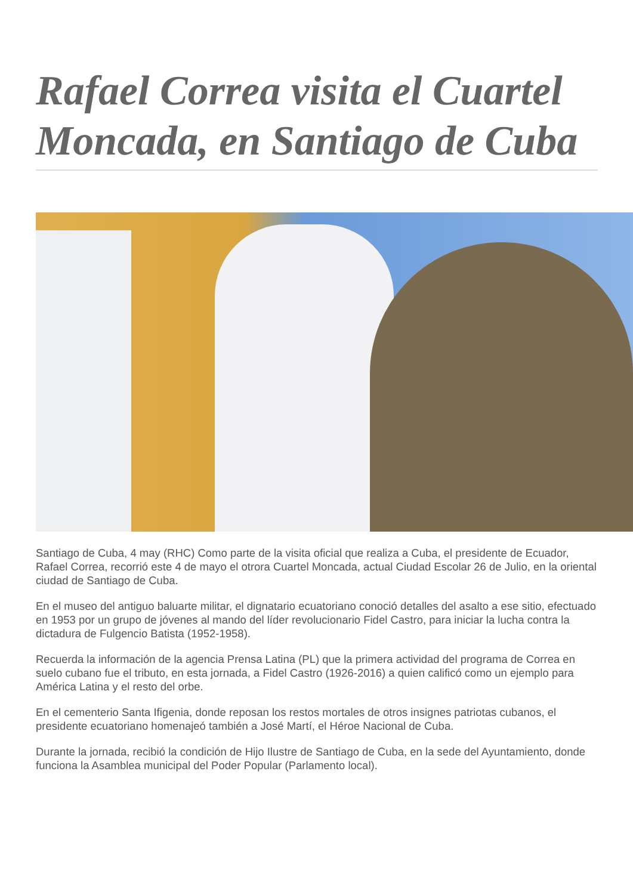Rafael Correa visita el Cuartel Moncada, en Santiago de Cuba
Santiago de Cuba, 4 may (RHC) Como parte de la visita oficial que realiza a Cuba, el presidente de Ecuador, Rafael Correa, recorrió este 4 de mayo el otrora Cuartel Moncada, actual Ciudad Escolar 26 de Julio, en la oriental ciudad de Santiago de Cuba.
En el museo del antiguo baluarte militar, el dignatario ecuatoriano conoció detalles del asalto a ese sitio, efectuado en 1953 por un grupo de jóvenes al mando del líder revolucionario Fidel Castro, para iniciar la lucha contra la dictadura de Fulgencio Batista (1952-1958).
Recuerda la información de la agencia Prensa Latina (PL) que la primera actividad del programa de Correa en suelo cubano fue el tributo, en esta jornada, a Fidel Castro (1926-2016) a quien calificó como un ejemplo para América Latina y el resto del orbe.
En el cementerio Santa Ifigenia, donde reposan los restos mortales de otros insignes patriotas cubanos, el presidente ecuatoriano homenajeó también a José Martí, el Héroe Nacional de Cuba.
Durante la jornada, recibió la condición de Hijo Ilustre de Santiago de Cuba, en la sede del Ayuntamiento, donde funciona la Asamblea municipal del Poder Popular (Parlamento local).